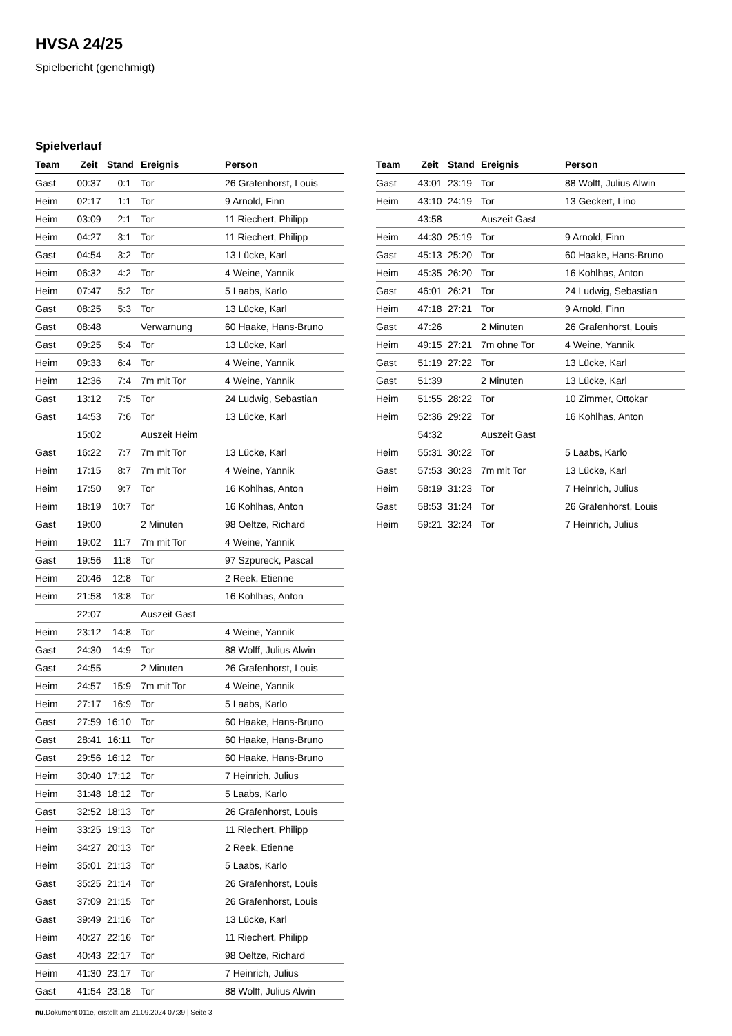HVSA 24/25
Spielbericht (genehmigt)
Spielverlauf
| Team | Zeit | Stand | Ereignis | Person |
| --- | --- | --- | --- | --- |
| Gast | 00:37 | 0:1 | Tor | 26 Grafenhorst, Louis |
| Heim | 02:17 | 1:1 | Tor | 9 Arnold, Finn |
| Heim | 03:09 | 2:1 | Tor | 11 Riechert, Philipp |
| Heim | 04:27 | 3:1 | Tor | 11 Riechert, Philipp |
| Gast | 04:54 | 3:2 | Tor | 13 Lücke, Karl |
| Heim | 06:32 | 4:2 | Tor | 4 Weine, Yannik |
| Heim | 07:47 | 5:2 | Tor | 5 Laabs, Karlo |
| Gast | 08:25 | 5:3 | Tor | 13 Lücke, Karl |
| Gast | 08:48 | | Verwarnung | 60 Haake, Hans-Bruno |
| Gast | 09:25 | 5:4 | Tor | 13 Lücke, Karl |
| Heim | 09:33 | 6:4 | Tor | 4 Weine, Yannik |
| Heim | 12:36 | 7:4 | 7m mit Tor | 4 Weine, Yannik |
| Gast | 13:12 | 7:5 | Tor | 24 Ludwig, Sebastian |
| Gast | 14:53 | 7:6 | Tor | 13 Lücke, Karl |
| | 15:02 | | Auszeit Heim | |
| Gast | 16:22 | 7:7 | 7m mit Tor | 13 Lücke, Karl |
| Heim | 17:15 | 8:7 | 7m mit Tor | 4 Weine, Yannik |
| Heim | 17:50 | 9:7 | Tor | 16 Kohlhas, Anton |
| Heim | 18:19 | 10:7 | Tor | 16 Kohlhas, Anton |
| Gast | 19:00 | | 2 Minuten | 98 Oeltze, Richard |
| Heim | 19:02 | 11:7 | 7m mit Tor | 4 Weine, Yannik |
| Gast | 19:56 | 11:8 | Tor | 97 Szpureck, Pascal |
| Heim | 20:46 | 12:8 | Tor | 2 Reek, Etienne |
| Heim | 21:58 | 13:8 | Tor | 16 Kohlhas, Anton |
| | 22:07 | | Auszeit Gast | |
| Heim | 23:12 | 14:8 | Tor | 4 Weine, Yannik |
| Gast | 24:30 | 14:9 | Tor | 88 Wolff, Julius Alwin |
| Gast | 24:55 | | 2 Minuten | 26 Grafenhorst, Louis |
| Heim | 24:57 | 15:9 | 7m mit Tor | 4 Weine, Yannik |
| Heim | 27:17 | 16:9 | Tor | 5 Laabs, Karlo |
| Gast | 27:59 | 16:10 | Tor | 60 Haake, Hans-Bruno |
| Gast | 28:41 | 16:11 | Tor | 60 Haake, Hans-Bruno |
| Gast | 29:56 | 16:12 | Tor | 60 Haake, Hans-Bruno |
| Heim | 30:40 | 17:12 | Tor | 7 Heinrich, Julius |
| Heim | 31:48 | 18:12 | Tor | 5 Laabs, Karlo |
| Gast | 32:52 | 18:13 | Tor | 26 Grafenhorst, Louis |
| Heim | 33:25 | 19:13 | Tor | 11 Riechert, Philipp |
| Heim | 34:27 | 20:13 | Tor | 2 Reek, Etienne |
| Heim | 35:01 | 21:13 | Tor | 5 Laabs, Karlo |
| Gast | 35:25 | 21:14 | Tor | 26 Grafenhorst, Louis |
| Gast | 37:09 | 21:15 | Tor | 26 Grafenhorst, Louis |
| Gast | 39:49 | 21:16 | Tor | 13 Lücke, Karl |
| Heim | 40:27 | 22:16 | Tor | 11 Riechert, Philipp |
| Gast | 40:43 | 22:17 | Tor | 98 Oeltze, Richard |
| Heim | 41:30 | 23:17 | Tor | 7 Heinrich, Julius |
| Gast | 41:54 | 23:18 | Tor | 88 Wolff, Julius Alwin |
| Team | Zeit | Stand | Ereignis | Person |
| --- | --- | --- | --- | --- |
| Gast | 43:01 | 23:19 | Tor | 88 Wolff, Julius Alwin |
| Heim | 43:10 | 24:19 | Tor | 13 Geckert, Lino |
| | 43:58 | | Auszeit Gast | |
| Heim | 44:30 | 25:19 | Tor | 9 Arnold, Finn |
| Gast | 45:13 | 25:20 | Tor | 60 Haake, Hans-Bruno |
| Heim | 45:35 | 26:20 | Tor | 16 Kohlhas, Anton |
| Gast | 46:01 | 26:21 | Tor | 24 Ludwig, Sebastian |
| Heim | 47:18 | 27:21 | Tor | 9 Arnold, Finn |
| Gast | 47:26 | | 2 Minuten | 26 Grafenhorst, Louis |
| Heim | 49:15 | 27:21 | 7m ohne Tor | 4 Weine, Yannik |
| Gast | 51:19 | 27:22 | Tor | 13 Lücke, Karl |
| Gast | 51:39 | | 2 Minuten | 13 Lücke, Karl |
| Heim | 51:55 | 28:22 | Tor | 10 Zimmer, Ottokar |
| Heim | 52:36 | 29:22 | Tor | 16 Kohlhas, Anton |
| | 54:32 | | Auszeit Gast | |
| Heim | 55:31 | 30:22 | Tor | 5 Laabs, Karlo |
| Gast | 57:53 | 30:23 | 7m mit Tor | 13 Lücke, Karl |
| Heim | 58:19 | 31:23 | Tor | 7 Heinrich, Julius |
| Gast | 58:53 | 31:24 | Tor | 26 Grafenhorst, Louis |
| Heim | 59:21 | 32:24 | Tor | 7 Heinrich, Julius |
nu.Dokument 011e, erstellt am 21.09.2024 07:39 | Seite 3